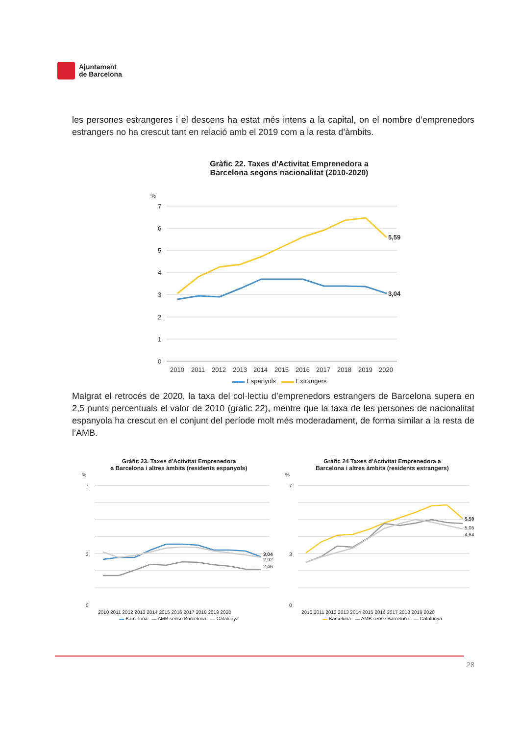Ajuntament
de Barcelona
les persones estrangeres i el descens ha estat més intens a la capital, on el nombre d’emprenedors estrangers no ha crescut tant en relació amb el 2019 com a la resta d’àmbits.
Gràfic 22. Taxes d'Activitat Emprenedora a
Barcelona segons nacionalitat (2010-2020)
%
7
6
5
4
3
2
1
0
2010
2011
2012
2013
2014
2015
2016
2017
2018
2019
2020
5,59
3,04
▬▬ Espanyols ▬▬ Extrangers
Malgrat el retrocés de 2020, la taxa del col·lectiu d’emprenedors estrangers de Barcelona supera en 2,5 punts percentuals el valor de 2010 (gràfic 22), mentre que la taxa de les persones de nacionalitat espanyola ha crescut en el conjunt del període molt més moderadament, de forma similar a la resta de l’AMB.
Gràfic 23. Taxes d'Activitat Emprenedora
a Barcelona i altres àmbits (residents espanyols)
%
7
3
0
3,04
2,92
2,46
2010 2011 2012 2013 2014 2015 2016 2017 2018 2019 2020
▬ Barcelona ▬ AMB sense Barcelona ▬ Catalunya
Gràfic 24 Taxes d'Activitat Emprenedora a
Barcelona i altres àmbits (residents estrangers)
%
7
3
0
5,59
5,05
4,64
2010 2011 2012 2013 2014 2015 2016 2017 2018 2019 2020
▬ Barcelona ▬ AMB sense Barcelona ▬ Catalunya
28